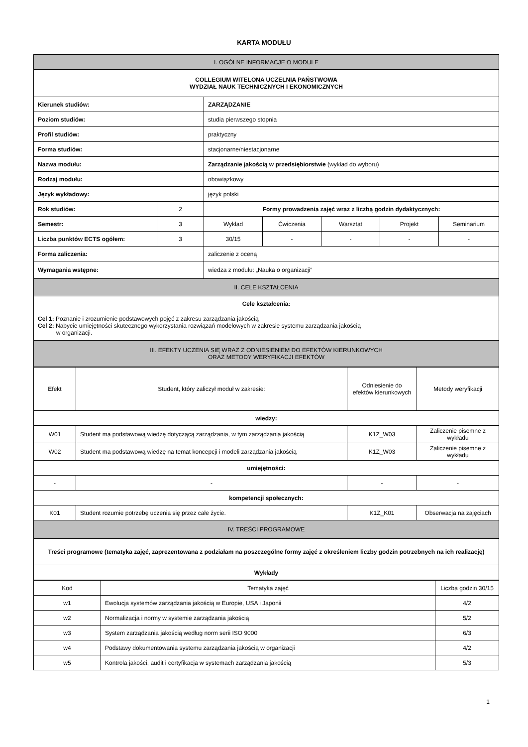KARTA MODUŁU
| I. OGÓLNE INFORMACJE O MODULE | | | | | | |
| COLLEGIUM WITELONA UCZELNIA PAŃSTWOWA WYDZIAŁ NAUK TECHNICZNYCH I EKONOMICZNYCH | | | | | | |
| Kierunek studiów: | | ZARZĄDZANIE | | | | |
| Poziom studiów: | | studia pierwszego stopnia | | | | |
| Profil studiów: | | praktyczny | | | | |
| Forma studiów: | | stacjonarne/niestacjonarne | | | | |
| Nazwa modułu: | | Zarządzanie jakością w przedsiębiorstwie (wykład do wyboru) | | | | |
| Rodzaj modułu: | | obowiązkowy | | | | |
| Język wykładowy: | | język polski | | | | |
| Rok studiów: | 2 | Formy prowadzenia zajęć wraz z liczbą godzin dydaktycznych: | | | | |
| Semestr: | 3 | Wykład | Ćwiczenia | Warsztat | Projekt | Seminarium |
| Liczba punktów ECTS ogółem: | 3 | 30/15 | - | - | - | - |
| Forma zaliczenia: | | zaliczenie z oceną | | | | |
| Wymagania wstępne: | | wiedza z modułu: „Nauka o organizacji” | | | | |
| II. CELE KSZTAŁCENIA | | | | | | |
| Cele kształcenia: | | | | | | |
| Cel 1: Poznanie i zrozumienie podstawowych pojęć z zakresu zarządzania jakością Cel 2: Nabycie umiejętności skutecznego wykorzystania rozwiązań modelowych w zakresie systemu zarządzania jakością w organizacji. | | | | | | |
| III. EFEKTY UCZENIA SIĘ WRAZ Z ODNIESIENIEM DO EFEKTÓW KIERUNKOWYCH ORAZ METODY WERYFIKACJI EFEKTÓW | | | | | | |
| Efekt | Student, który zaliczył moduł w zakresie: | Odniesienie do efektów kierunkowych | Metody weryfikacji |
| wiedzy: | | | |
| W01 | Student ma podstawową wiedzę dotyczącą zarządzania, w tym zarządzania jakością | K1Z_W03 | Zaliczenie pisemne z wykładu |
| W02 | Student ma podstawową wiedzę na temat koncepcji i modeli zarządzania jakością | K1Z_W03 | Zaliczenie pisemne z wykładu |
| umiejętności: | | | |
| - | - | - | - |
| kompetencji społecznych: | | | |
| K01 | Student rozumie potrzebę uczenia się przez całe życie. | K1Z_K01 | Obserwacja na zajęciach |
| IV. TREŚCI PROGRAMOWE | | | |
| Treści programowe (tematyka zajęć, zaprezentowana z podziałam na poszczególne formy zajęć z określeniem liczby godzin potrzebnych na ich realizację) | | | |
| Wykłady | | | |
| Kod | Tematyka zajęć | Liczba godzin 30/15 |
| w1 | Ewolucja systemów zarządzania jakością w Europie, USA i Japonii | 4/2 |
| w2 | Normalizacja i normy w systemie zarządzania jakością | 5/2 |
| w3 | System zarządzania jakością według norm serii ISO 9000 | 6/3 |
| w4 | Podstawy dokumentowania systemu zarządzania jakością w organizacji | 4/2 |
| w5 | Kontrola jakości, audit i certyfikacja w systemach zarządzania jakością | 5/3 |
1